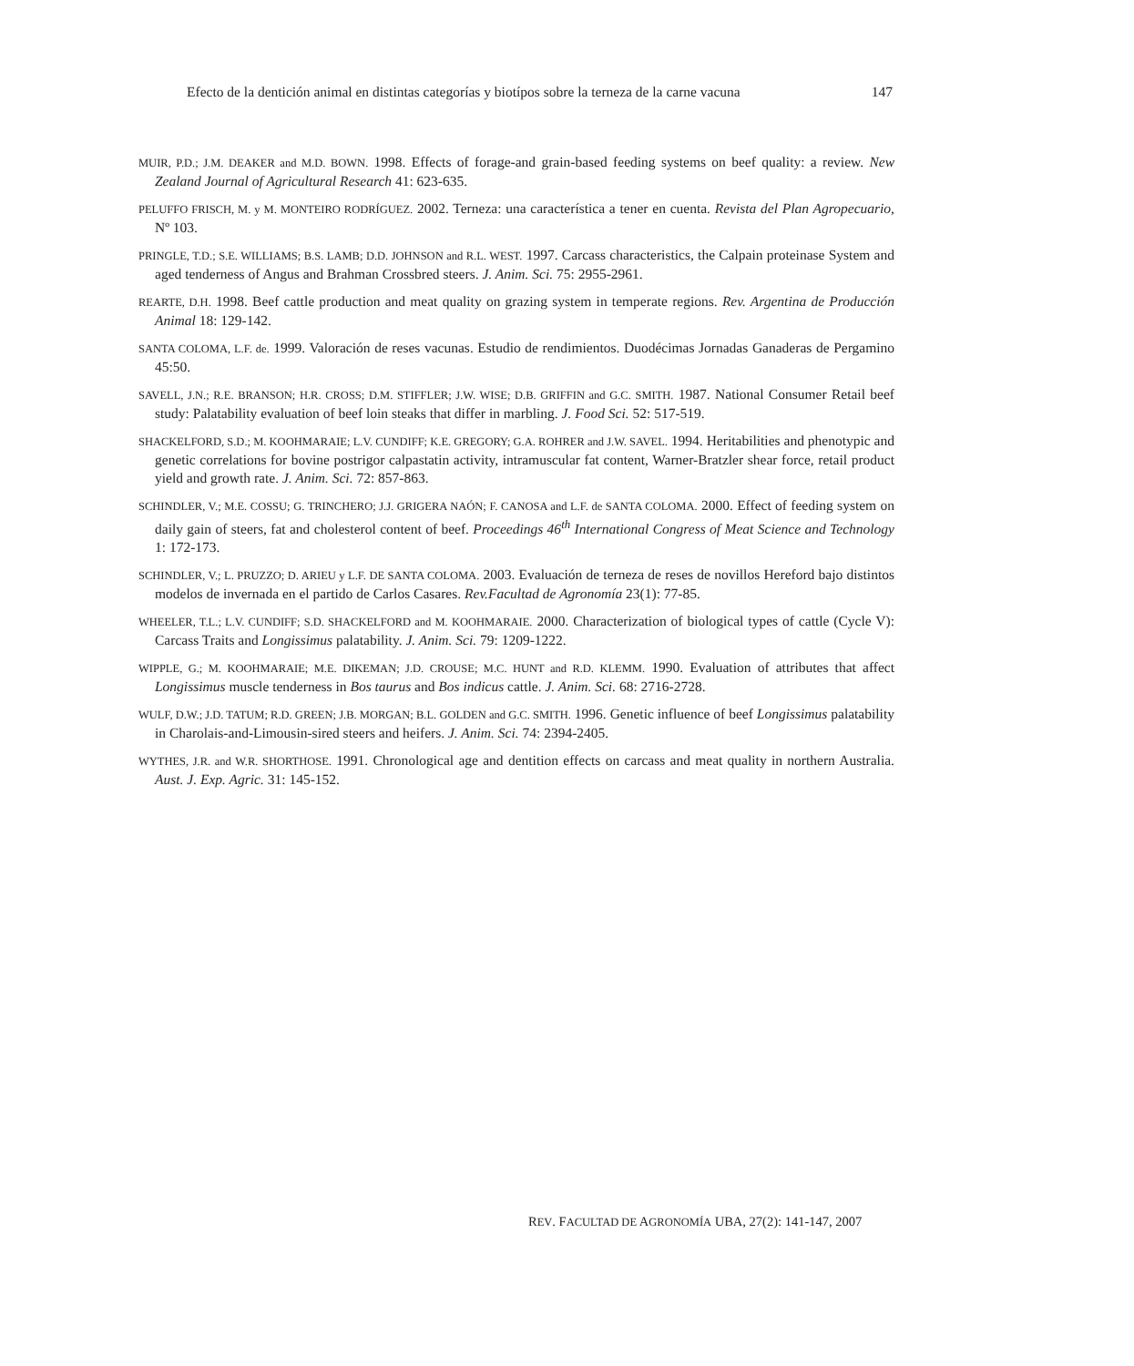Efecto de la dentición animal en distintas categorías y biotípos sobre la terneza de la carne vacuna 147
MUIR, P.D.; J.M. DEAKER and M.D. BOWN. 1998. Effects of forage-and grain-based feeding systems on beef quality: a review. New Zealand Journal of Agricultural Research 41: 623-635.
PELUFFO FRISCH, M. y M. MONTEIRO RODRÍGUEZ. 2002. Terneza: una característica a tener en cuenta. Revista del Plan Agropecuario, Nº 103.
PRINGLE, T.D.; S.E. WILLIAMS; B.S. LAMB; D.D. JOHNSON and R.L. WEST. 1997. Carcass characteristics, the Calpain proteinase System and aged tenderness of Angus and Brahman Crossbred steers. J. Anim. Sci. 75: 2955-2961.
REARTE, D.H. 1998. Beef cattle production and meat quality on grazing system in temperate regions. Rev. Argentina de Producción Animal 18: 129-142.
SANTA COLOMA, L.F. de. 1999. Valoración de reses vacunas. Estudio de rendimientos. Duodécimas Jornadas Ganaderas de Pergamino 45:50.
SAVELL, J.N.; R.E. BRANSON; H.R. CROSS; D.M. STIFFLER; J.W. WISE; D.B. GRIFFIN and G.C. SMITH. 1987. National Consumer Retail beef study: Palatability evaluation of beef loin steaks that differ in marbling. J. Food Sci. 52: 517-519.
SHACKELFORD, S.D.; M. KOOHMARAIE; L.V. CUNDIFF; K.E. GREGORY; G.A. ROHRER and J.W. SAVEL. 1994. Heritabilities and phenotypic and genetic correlations for bovine postrigor calpastatin activity, intramuscular fat content, Warner-Bratzler shear force, retail product yield and growth rate. J. Anim. Sci. 72: 857-863.
SCHINDLER, V.; M.E. COSSU; G. TRINCHERO; J.J. GRIGERA NAÓN; F. CANOSA and L.F. de SANTA COLOMA. 2000. Effect of feeding system on daily gain of steers, fat and cholesterol content of beef. Proceedings 46<sup>th</sup> International Congress of Meat Science and Technology 1: 172-173.
SCHINDLER, V.; L. PRUZZO; D. ARIEU y L.F. DE SANTA COLOMA. 2003. Evaluación de terneza de reses de novillos Hereford bajo distintos modelos de invernada en el partido de Carlos Casares. Rev.Facultad de Agronomía 23(1): 77-85.
WHEELER, T.L.; L.V. CUNDIFF; S.D. SHACKELFORD and M. KOOHMARAIE. 2000. Characterization of biological types of cattle (Cycle V): Carcass Traits and Longissimus palatability. J. Anim. Sci. 79: 1209-1222.
WIPPLE, G.; M. KOOHMARAIE; M.E. DIKEMAN; J.D. CROUSE; M.C. HUNT and R.D. KLEMM. 1990. Evaluation of attributes that affect Longissimus muscle tenderness in Bos taurus and Bos indicus cattle. J. Anim. Sci. 68: 2716-2728.
WULF, D.W.; J.D. TATUM; R.D. GREEN; J.B. MORGAN; B.L. GOLDEN and G.C. SMITH. 1996. Genetic influence of beef Longissimus palatability in Charolais-and-Limousin-sired steers and heifers. J. Anim. Sci. 74: 2394-2405.
WYTHES, J.R. and W.R. SHORTHOSE. 1991. Chronological age and dentition effects on carcass and meat quality in northern Australia. Aust. J. Exp. Agric. 31: 145-152.
REV. FACULTAD DE AGRONOMÍA UBA, 27(2): 141-147, 2007